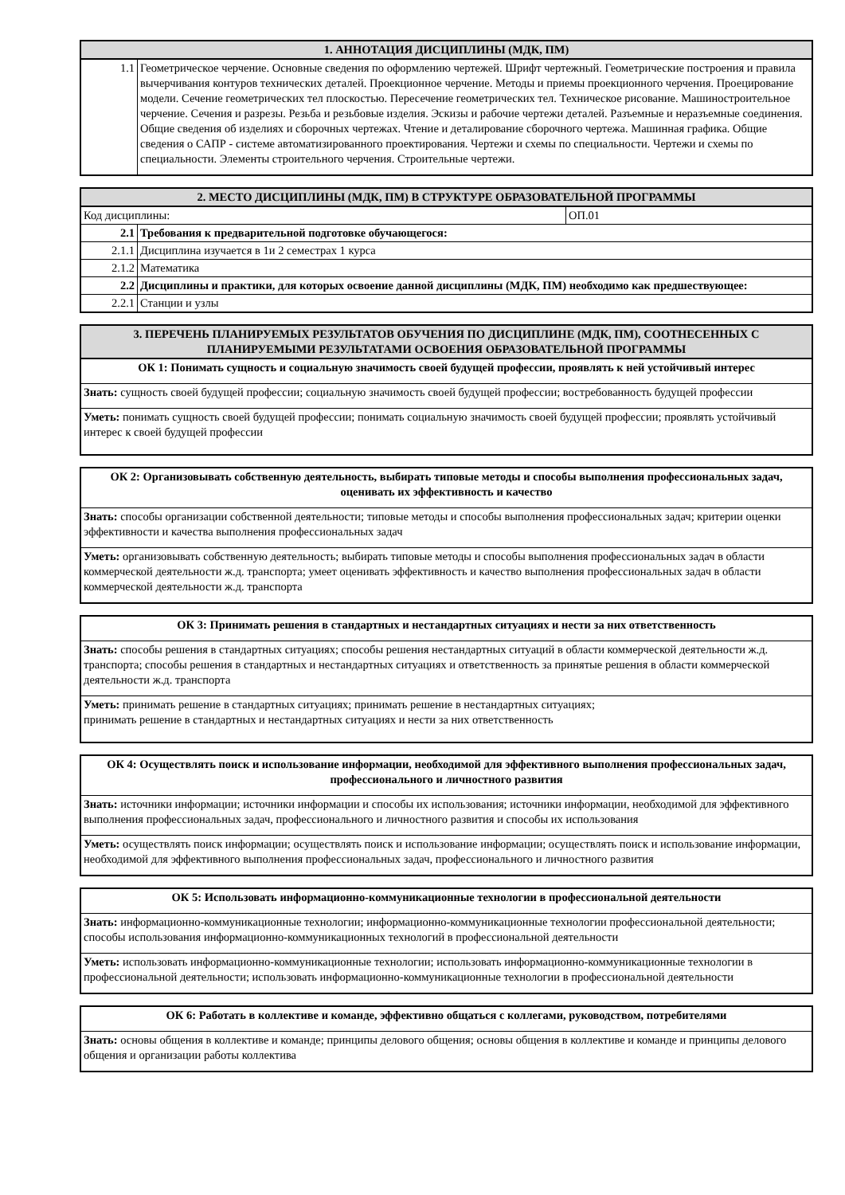| 1. АННОТАЦИЯ ДИСЦИПЛИНЫ (МДК, ПМ) | |
| --- | --- |
| 1.1 | Геометрическое черчение. Основные сведения по оформлению чертежей. Шрифт чертежный. Геометрические построения и правила вычерчивания контуров технических деталей. Проекционное черчение. Методы и приемы проекционного черчения. Проецирование модели. Сечение геометрических тел плоскостью. Пересечение геометрических тел. Техническое рисование. Машиностроительное черчение. Сечения и разрезы. Резьба и резьбовые изделия. Эскизы и рабочие чертежи деталей. Разъемные и неразъемные соединения. Общие сведения об изделиях и сборочных чертежах. Чтение и деталирование сборочного чертежа. Машинная графика. Общие сведения о САПР - системе автоматизированного проектирования. Чертежи и схемы по специальности. Чертежи и схемы по специальности. Элементы строительного черчения. Строительные чертежи. |
| 2. МЕСТО ДИСЦИПЛИНЫ (МДК, ПМ) В СТРУКТУРЕ ОБРАЗОВАТЕЛЬНОЙ ПРОГРАММЫ | | |
| --- | --- | --- |
| Код дисциплины: | | ОП.01 |
| 2.1 | Требования к предварительной подготовке обучающегося: | |
| 2.1.1 | Дисциплина изучается в 1и 2 семестрах 1 курса | |
| 2.1.2 | Математика | |
| 2.2 | Дисциплины и практики, для которых освоение данной дисциплины (МДК, ПМ) необходимо как предшествующее: | |
| 2.2.1 | Станции и узлы | |
| 3. ПЕРЕЧЕНЬ ПЛАНИРУЕМЫХ РЕЗУЛЬТАТОВ ОБУЧЕНИЯ ПО ДИСЦИПЛИНЕ (МДК, ПМ), СООТНЕСЕННЫХ С ПЛАНИРУЕМЫМИ РЕЗУЛЬТАТАМИ ОСВОЕНИЯ ОБРАЗОВАТЕЛЬНОЙ ПРОГРАММЫ |
| --- |
| ОК 1: Понимать сущность и социальную значимость своей будущей профессии, проявлять к ней устойчивый интерес |
| Знать: сущность своей будущей профессии; социальную значимость своей будущей профессии; востребованность будущей профессии |
| Уметь: понимать сущность своей будущей профессии; понимать социальную значимость своей будущей профессии; проявлять устойчивый интерес к своей будущей профессии |
| ОК 2: Организовывать собственную деятельность, выбирать типовые методы и способы выполнения профессиональных задач, оценивать их эффективность и качество |
| Знать: способы организации собственной деятельности; типовые методы и способы выполнения профессиональных задач; критерии оценки эффективности и качества выполнения профессиональных задач |
| Уметь: организовывать собственную деятельность; выбирать типовые методы и способы выполнения профессиональных задач в области коммерческой деятельности ж.д. транспорта; умеет оценивать эффективность и качество выполнения профессиональных задач в области коммерческой деятельности ж.д. транспорта |
| ОК 3: Принимать решения в стандартных и нестандартных ситуациях и нести за них ответственность |
| Знать: способы решения в стандартных ситуациях; способы решения нестандартных ситуаций в области коммерческой деятельности ж.д. транспорта; способы решения в стандартных и нестандартных ситуациях и ответственность за принятые решения в области коммерческой деятельности ж.д. транспорта |
| Уметь: принимать решение в стандартных ситуациях; принимать решение в нестандартных ситуациях; принимать решение в стандартных и нестандартных ситуациях и нести за них ответственность |
| ОК 4: Осуществлять поиск и использование информации, необходимой для эффективного выполнения профессиональных задач, профессионального и личностного развития |
| Знать: источники информации; источники информации и способы их использования; источники информации, необходимой для эффективного выполнения профессиональных задач, профессионального и личностного развития и способы их использования |
| Уметь: осуществлять поиск информации; осуществлять поиск и использование информации; осуществлять поиск и использование информации, необходимой для эффективного выполнения профессиональных задач, профессионального и личностного развития |
| ОК 5: Использовать информационно-коммуникационные технологии в профессиональной деятельности |
| Знать: информационно-коммуникационные технологии; информационно-коммуникационные технологии профессиональной деятельности; способы использования информационно-коммуникационных технологий в профессиональной деятельности |
| Уметь: использовать информационно-коммуникационные технологии; использовать информационно-коммуникационные технологии в профессиональной деятельности; использовать информационно-коммуникационные технологии в профессиональной деятельности |
| ОК 6: Работать в коллективе и команде, эффективно общаться с коллегами, руководством, потребителями |
| Знать: основы общения в коллективе и команде; принципы делового общения; основы общения в коллективе и команде и принципы делового общения и организации работы коллектива |